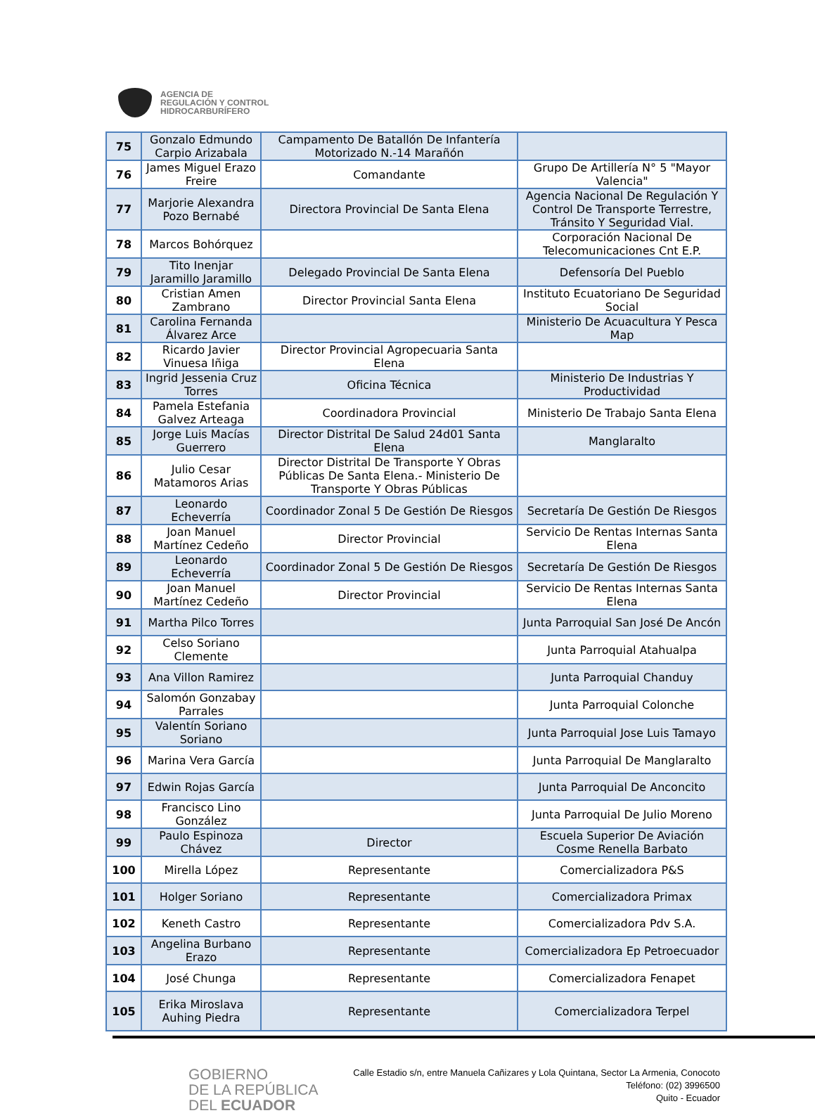AGENCIA DE
REGULACIÓN Y CONTROL
HIDROCARBURÍFERO
| 75 | Gonzalo Edmundo Carpio Arizabala | Campamento De Batallón De Infantería Motorizado N.-14 Marañón | |
| 76 | James Miguel Erazo Freire | Comandante | Grupo De Artillería N° 5 "Mayor Valencia" |
| 77 | Marjorie Alexandra Pozo Bernabé | Directora Provincial De Santa Elena | Agencia Nacional De Regulación Y Control De Transporte Terrestre, Tránsito Y Seguridad Vial. |
| 78 | Marcos Bohórquez | | Corporación Nacional De Telecomunicaciones Cnt E.P. |
| 79 | Tito Inenjar Jaramillo Jaramillo | Delegado Provincial De Santa Elena | Defensoría Del Pueblo |
| 80 | Cristian Amen Zambrano | Director Provincial Santa Elena | Instituto Ecuatoriano De Seguridad Social |
| 81 | Carolina Fernanda Álvarez Arce | | Ministerio De Acuacultura Y Pesca Map |
| 82 | Ricardo Javier Vinuesa Iñiga | Director Provincial Agropecuaria Santa Elena | |
| 83 | Ingrid Jessenia Cruz Torres | Oficina Técnica | Ministerio De Industrias Y Productividad |
| 84 | Pamela Estefania Galvez Arteaga | Coordinadora Provincial | Ministerio De Trabajo Santa Elena |
| 85 | Jorge Luis Macías Guerrero | Director Distrital De Salud 24d01 Santa Elena | Manglaralto |
| 86 | Julio Cesar Matamoros Arias | Director Distrital De Transporte Y Obras Públicas De Santa Elena.- Ministerio De Transporte Y Obras Públicas | |
| 87 | Leonardo Echeverría | Coordinador Zonal 5 De Gestión De Riesgos | Secretaría De Gestión De Riesgos |
| 88 | Joan Manuel Martínez Cedeño | Director Provincial | Servicio De Rentas Internas Santa Elena |
| 89 | Leonardo Echeverría | Coordinador Zonal 5 De Gestión De Riesgos | Secretaría De Gestión De Riesgos |
| 90 | Joan Manuel Martínez Cedeño | Director Provincial | Servicio De Rentas Internas Santa Elena |
| 91 | Martha Pilco Torres | | Junta Parroquial San José De Ancón |
| 92 | Celso Soriano Clemente | | Junta Parroquial Atahualpa |
| 93 | Ana Villon Ramirez | | Junta Parroquial Chanduy |
| 94 | Salomón Gonzabay Parrales | | Junta Parroquial Colonche |
| 95 | Valentín Soriano Soriano | | Junta Parroquial Jose Luis Tamayo |
| 96 | Marina Vera García | | Junta Parroquial De Manglaralto |
| 97 | Edwin Rojas García | | Junta Parroquial De Anconcito |
| 98 | Francisco Lino González | | Junta Parroquial De Julio Moreno |
| 99 | Paulo Espinoza Chávez | Director | Escuela Superior De Aviación Cosme Renella Barbato |
| 100 | Mirella López | Representante | Comercializadora P&S |
| 101 | Holger Soriano | Representante | Comercializadora Primax |
| 102 | Keneth Castro | Representante | Comercializadora Pdv S.A. |
| 103 | Angelina Burbano Erazo | Representante | Comercializadora Ep Petroecuador |
| 104 | José Chunga | Representante | Comercializadora Fenapet |
| 105 | Erika Miroslava Auhing Piedra | Representante | Comercializadora Terpel |
GOBIERNO
DE LA REPÚBLICA
DEL ECUADOR
Calle Estadio s/n, entre Manuela Cañizares y Lola Quintana, Sector La Armenia, Conocoto
Teléfono: (02) 3996500
Quito - Ecuador